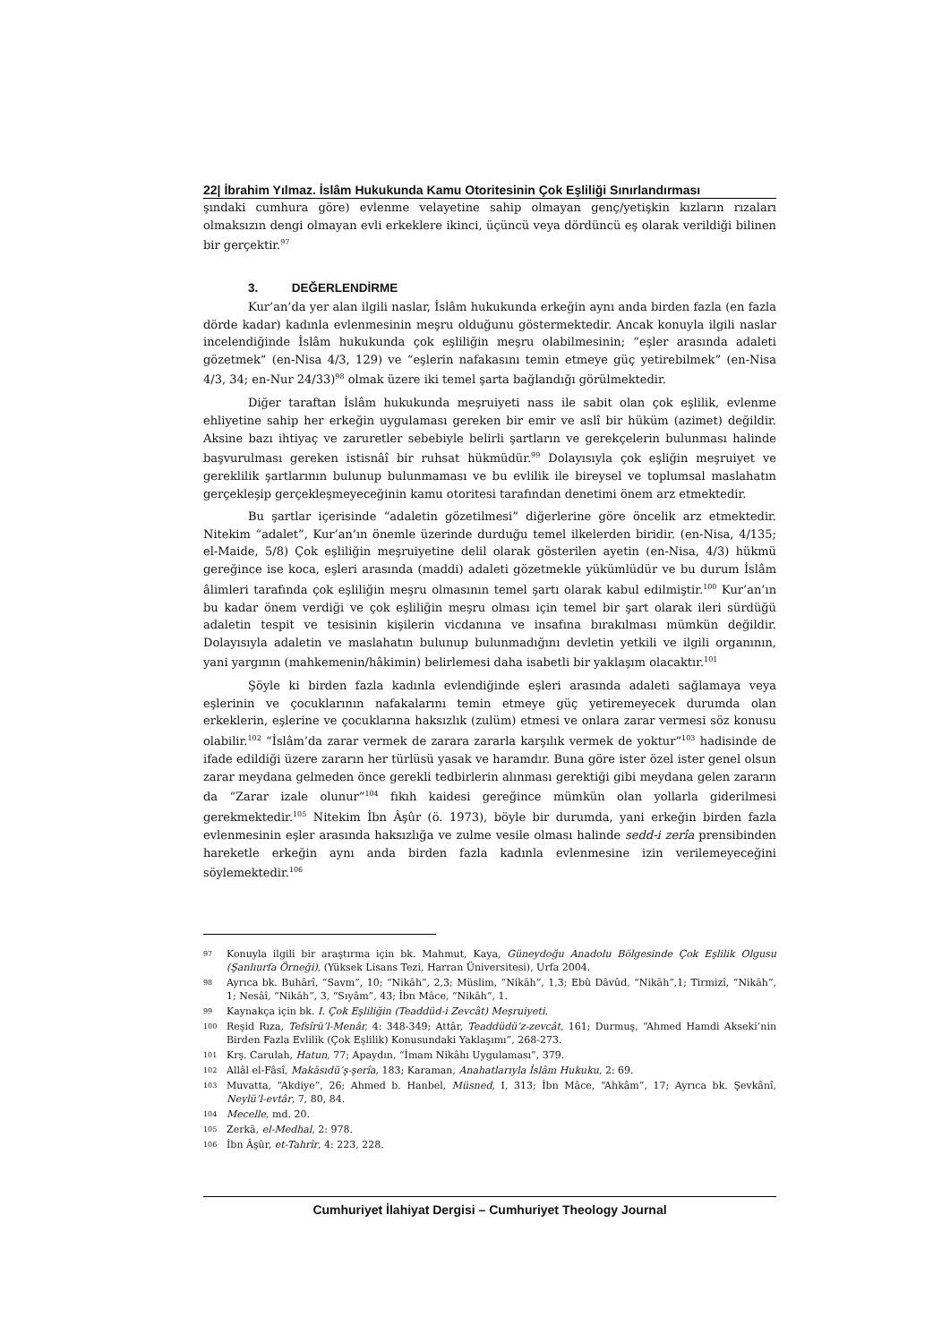22| İbrahim Yılmaz. İslâm Hukukunda Kamu Otoritesinin Çok Eşliliği Sınırlandırması
şındaki cumhura göre) evlenme velayetine sahip olmayan genç/yetişkin kızların rızaları olmaksızın dengi olmayan evli erkeklere ikinci, üçüncü veya dördüncü eş olarak verildiği bilinen bir gerçektir.<sup>97</sup>
3. DEĞERLENDİRME
Kur’an’da yer alan ilgili naslar, İslâm hukukunda erkeğin aynı anda birden fazla (en fazla dörde kadar) kadınla evlenmesinin meşru olduğunu göstermektedir. Ancak konuyla ilgili naslar incelendiğinde İslâm hukukunda çok eşliliğin meşru olabilmesinin; “eşler arasında adaleti gözetmek” (en-Nisa 4/3, 129) ve “eşlerin nafakasını temin etmeye güç yetirebilmek” (en-Nisa 4/3, 34; en-Nur 24/33)<sup>98</sup> olmak üzere iki temel şarta bağlandığı görülmektedir.
Diğer taraftan İslâm hukukunda meşruiyeti nass ile sabit olan çok eşlilik, evlenme ehliyetine sahip her erkeğin uygulaması gereken bir emir ve aslî bir hüküm (azimet) değildir. Aksine bazı ihtiyaç ve zaruretler sebebiyle belirli şartların ve gerekçelerin bulunması halinde başvurulması gereken istisnâî bir ruhsat hükmüdür.<sup>99</sup> Dolayısıyla çok eşliğin meşruiyet ve gereklilik şartlarının bulunup bulunmaması ve bu evlilik ile bireysel ve toplumsal maslahatın gerçekleşip gerçekleşmeyeceğinin kamu otoritesi tarafından denetimi önem arz etmektedir.
Bu şartlar içerisinde “adaletin gözetilmesi” diğerlerine göre öncelik arz etmektedir. Nitekim “adalet”, Kur’an’ın önemle üzerinde durduğu temel ilkelerden biridir. (en-Nisa, 4/135; el-Maide, 5/8) Çok eşliliğin meşruiyetine delil olarak gösterilen ayetin (en-Nisa, 4/3) hükmü gereğince ise koca, eşleri arasında (maddi) adaleti gözetmekle yükümlüdür ve bu durum İslâm âlimleri tarafında çok eşliliğin meşru olmasının temel şartı olarak kabul edilmiştir.<sup>100</sup> Kur’an’ın bu kadar önem verdiği ve çok eşliliğin meşru olması için temel bir şart olarak ileri sürdüğü adaletin tespit ve tesisinin kişilerin vicdanına ve insafına bırakılması mümkün değildir. Dolayısıyla adaletin ve maslahatın bulunup bulunmadığını devletin yetkili ve ilgili organının, yani yargının (mahkemenin/hâkimin) belirlemesi daha isabetli bir yaklaşım olacaktır.<sup>101</sup>
Şöyle ki birden fazla kadınla evlendiğinde eşleri arasında adaleti sağlamaya veya eşlerinin ve çocuklarının nafakalarını temin etmeye güç yetiremeyecek durumda olan erkeklerin, eşlerine ve çocuklarına haksızlık (zulüm) etmesi ve onlara zarar vermesi söz konusu olabilir.<sup>102</sup> “İslâm’da zarar vermek de zarara zararla karşılık vermek de yoktur”<sup>103</sup> hadisinde de ifade edildiği üzere zararın her türlüsü yasak ve haramdır. Buna göre ister özel ister genel olsun zarar meydana gelmeden önce gerekli tedbirlerin alınması gerektiği gibi meydana gelen zararın da “Zarar izale olunur”<sup>104</sup> fıkıh kaidesi gereğince mümkün olan yollarla giderilmesi gerekmektedir.<sup>105</sup> Nitekim İbn Âşûr (ö. 1973), böyle bir durumda, yani erkeğin birden fazla evlenmesinin eşler arasında haksızlığa ve zulme vesile olması halinde sedd-i zerîa prensibinden hareketle erkeğin aynı anda birden fazla kadınla evlenmesine izin verilemeyeceğini söylemektedir.<sup>106</sup>
97 Konuyla ilgili bir araştırma için bk. Mahmut, Kaya, Güneydoğu Anadolu Bölgesinde Çok Eşlilik Olgusu (Şanlıurfa Örneği), (Yüksek Lisans Tezi, Harran Üniversitesi), Urfa 2004.
98 Ayrıca bk. Buhârî, “Savm”, 10; “Nikāh”, 2,3; Müslim, “Nikāh”, 1,3; Ebû Dâvûd, “Nikāh”,1; Tirmizî, “Nikāh”, 1; Nesâî, “Nikāh”, 3, “Sıyâm”, 43; İbn Mâce, “Nikāh”, 1.
99 Kaynakça için bk. I. Çok Eşliliğin (Teaddüd-i Zevcât) Meşruiyeti.
100 Reşid Rıza, Tefsîrü’l-Menâr, 4: 348-349; Attâr, Teaddüdü’z-zevcât, 161; Durmuş, “Ahmed Hamdi Akseki’nin Birden Fazla Evlilik (Çok Eşlilik) Konusundaki Yaklaşımı”, 268-273.
101 Krş. Carulah, Hatun, 77; Apaydın, “İmam Nikâhı Uygulaması”, 379.
102 Allâl el-Fâsî, Makāsıdü’ş-şerîa, 183; Karaman, Anahatlarıyla İslâm Hukuku, 2: 69.
103 Muvatta, “Akdiye”, 26; Ahmed b. Hanbel, Müsned, I, 313; İbn Mâce, “Ahkâm”, 17; Ayrıca bk. Şevkânî, Neylü’l-evtâr, 7, 80, 84.
104 Mecelle, md. 20.
105 Zerkā, el-Medhal, 2: 978.
106 İbn Âşûr, et-Tahrîr, 4: 223, 228.
Cumhuriyet İlahiyat Dergisi – Cumhuriyet Theology Journal